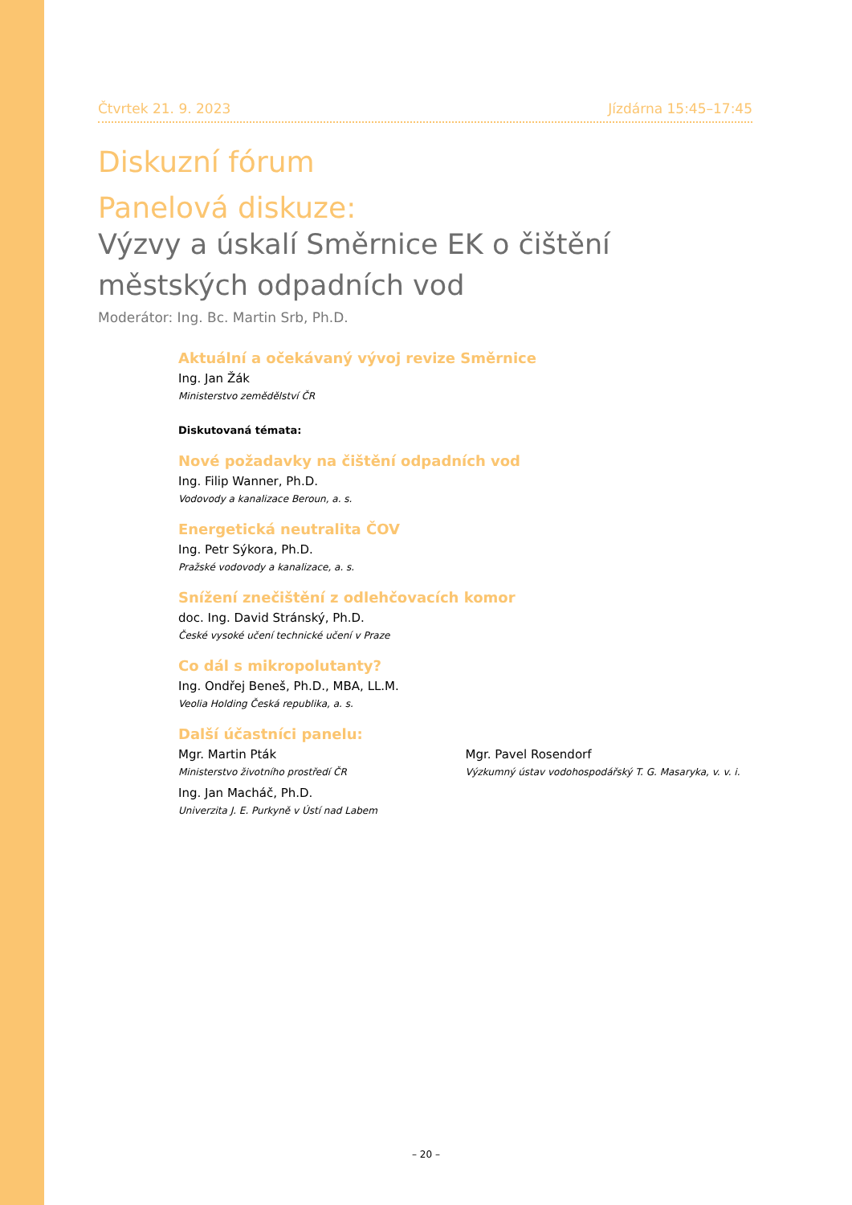Čtvrtek 21. 9. 2023 Jízdárna 15:45–17:45
Diskuzní fórum
Panelová diskuze:
Výzvy a úskalí Směrnice EK o čištění městských odpadních vod
Moderátor: Ing. Bc. Martin Srb, Ph.D.
Aktuální a očekávaný vývoj revize Směrnice
Ing. Jan Žák
Ministerstvo zemědělství ČR
Diskutovaná témata:
Nové požadavky na čištění odpadních vod
Ing. Filip Wanner, Ph.D.
Vodovody a kanalizace Beroun, a. s.
Energetická neutralita ČOV
Ing. Petr Sýkora, Ph.D.
Pražské vodovody a kanalizace, a. s.
Snížení znečištění z odlehčovacích komor
doc. Ing. David Stránský, Ph.D.
České vysoké učení technické učení v Praze
Co dál s mikropolutanty?
Ing. Ondřej Beneš, Ph.D., MBA, LL.M.
Veolia Holding Česká republika, a. s.
Další účastníci panelu:
Mgr. Martin Pták
Ministerstvo životního prostředí ČR
Ing. Jan Macháč, Ph.D.
Univerzita J. E. Purkyně v Ústí nad Labem
Mgr. Pavel Rosendorf
Výzkumný ústav vodohospodářský T. G. Masaryka, v. v. i.
– 20 –